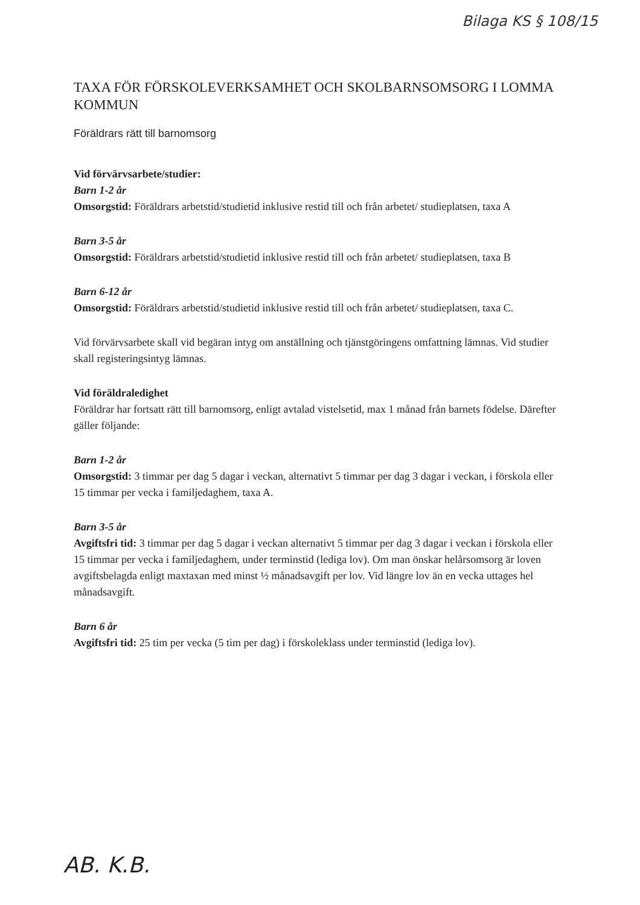Bilaga KS § 108/15
TAXA FÖR FÖRSKOLEVERKSAMHET OCH SKOLBARNSOMSORG I LOMMA KOMMUN
Föräldrars rätt till barnomsorg
Vid förvärvsarbete/studier:
Barn 1-2 år
Omsorgstid: Föräldrars arbetstid/studietid inklusive restid till och från arbetet/ studieplatsen, taxa A
Barn 3-5 år
Omsorgstid: Föräldrars arbetstid/studietid inklusive restid till och från arbetet/ studieplatsen, taxa B
Barn 6-12 år
Omsorgstid: Föräldrars arbetstid/studietid inklusive restid till och från arbetet/ studieplatsen, taxa C.
Vid förvärvsarbete skall vid begäran intyg om anställning och tjänstgöringens omfattning lämnas. Vid studier skall registeringsintyg lämnas.
Vid föräldraledighet
Föräldrar har fortsatt rätt till barnomsorg, enligt avtalad vistelsetid, max 1 månad från barnets födelse. Därefter gäller följande:
Barn 1-2 år
Omsorgstid: 3 timmar per dag 5 dagar i veckan, alternativt 5 timmar per dag 3 dagar i veckan, i förskola eller 15 timmar per vecka i familjedaghem, taxa A.
Barn 3-5 år
Avgiftsfri tid: 3 timmar per dag 5 dagar i veckan alternativt 5 timmar per dag 3 dagar i veckan i förskola eller 15 timmar per vecka i familjedaghem, under terminstid (lediga lov). Om man önskar helårsomsorg är loven avgiftsbelagda enligt maxtaxan med minst ½ månadsavgift per lov. Vid längre lov än en vecka uttages hel månadsavgift.
Barn 6 år
Avgiftsfri tid: 25 tim per vecka (5 tim per dag) i förskoleklass under terminstid (lediga lov).
AB. K.B.